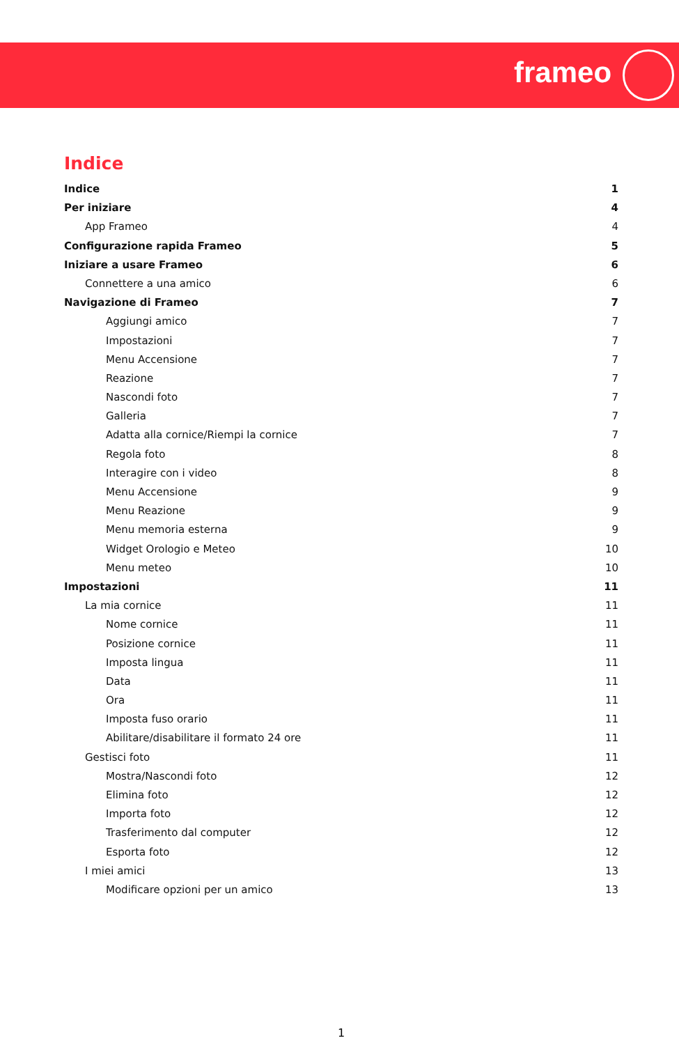frameo
Indice
Indice 1
Per iniziare 4
App Frameo 4
Configurazione rapida Frameo 5
Iniziare a usare Frameo 6
Connettere a una amico 6
Navigazione di Frameo 7
Aggiungi amico 7
Impostazioni 7
Menu Accensione 7
Reazione 7
Nascondi foto 7
Galleria 7
Adatta alla cornice/Riempi la cornice 7
Regola foto 8
Interagire con i video 8
Menu Accensione 9
Menu Reazione 9
Menu memoria esterna 9
Widget Orologio e Meteo 10
Menu meteo 10
Impostazioni 11
La mia cornice 11
Nome cornice 11
Posizione cornice 11
Imposta lingua 11
Data 11
Ora 11
Imposta fuso orario 11
Abilitare/disabilitare il formato 24 ore 11
Gestisci foto 11
Mostra/Nascondi foto 12
Elimina foto 12
Importa foto 12
Trasferimento dal computer 12
Esporta foto 12
I miei amici 13
Modificare opzioni per un amico 13
1